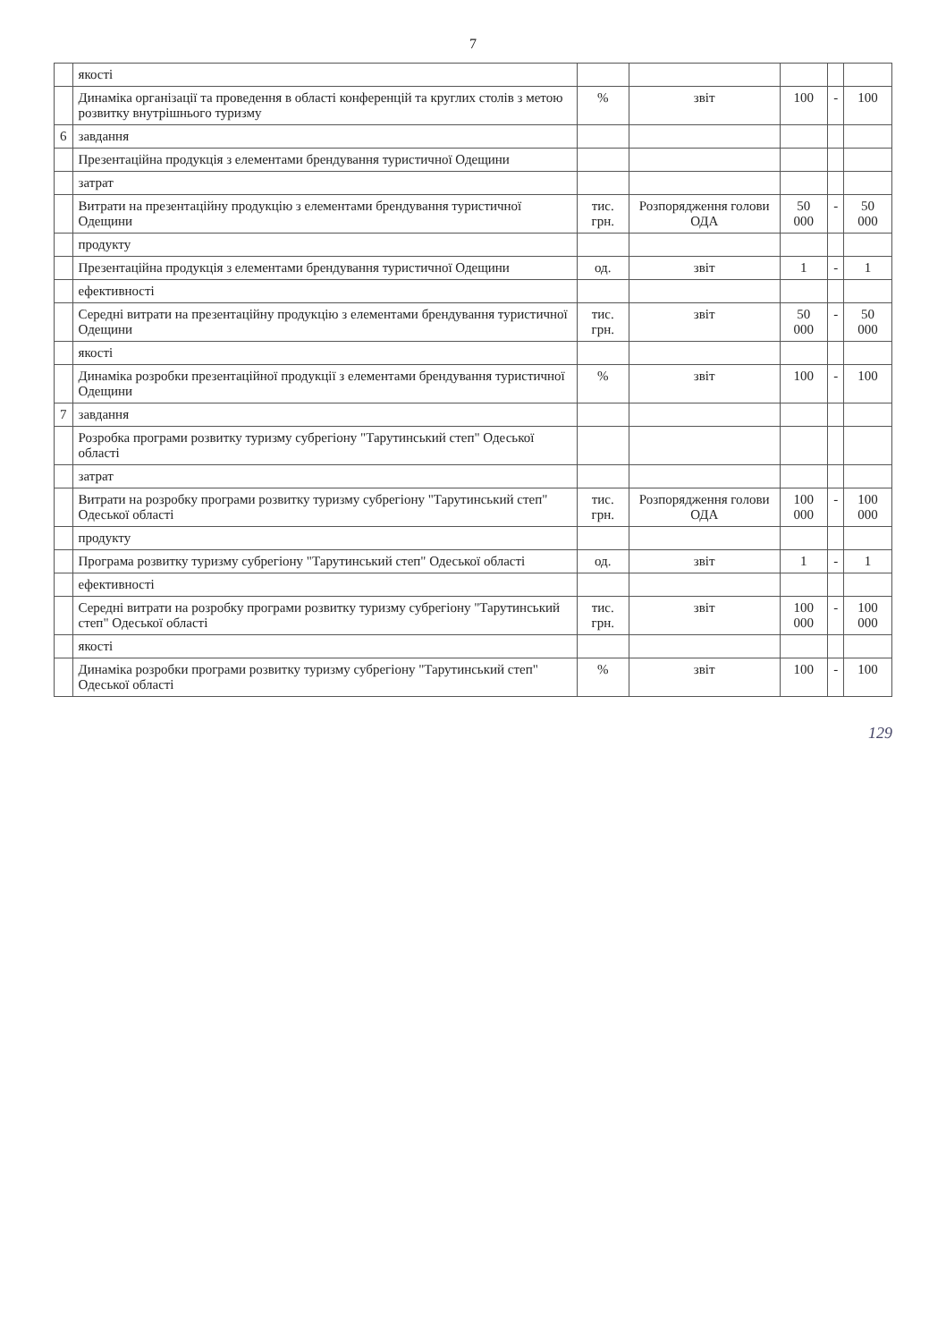7
| | якості | | | | | |
| | Динаміка організації та проведення в області конференцій та круглих столів з метою розвитку внутрішнього туризму | % | звіт | 100 | - | 100 |
| 6 | завдання | | | | | |
| | Презентаційна продукція з елементами брендування туристичної Одещини | | | | | |
| | затрат | | | | | |
| | Витрати на презентаційну продукцію з елементами брендування туристичної Одещини | тис. грн. | Розпорядження голови ОДА | 50 000 | - | 50 000 |
| | продукту | | | | | |
| | Презентаційна продукція з елементами брендування туристичної Одещини | од. | звіт | 1 | - | 1 |
| | ефективності | | | | | |
| | Середні витрати на презентаційну продукцію з елементами брендування туристичної Одещини | тис. грн. | звіт | 50 000 | - | 50 000 |
| | якості | | | | | |
| | Динаміка розробки презентаційної продукції з елементами брендування туристичної Одещини | % | звіт | 100 | - | 100 |
| 7 | завдання | | | | | |
| | Розробка програми розвитку туризму субрегіону "Тарутинський степ" Одеської області | | | | | |
| | затрат | | | | | |
| | Витрати на розробку програми розвитку туризму субрегіону "Тарутинський степ" Одеської області | тис. грн. | Розпорядження голови ОДА | 100 000 | - | 100 000 |
| | продукту | | | | | |
| | Програма розвитку туризму субрегіону "Тарутинський степ" Одеської області | од. | звіт | 1 | - | 1 |
| | ефективності | | | | | |
| | Середні витрати на розробку програми розвитку туризму субрегіону "Тарутинський степ" Одеської області | тис. грн. | звіт | 100 000 | - | 100 000 |
| | якості | | | | | |
| | Динаміка розробки програми розвитку туризму субрегіону "Тарутинський степ" Одеської області | % | звіт | 100 | - | 100 |
129